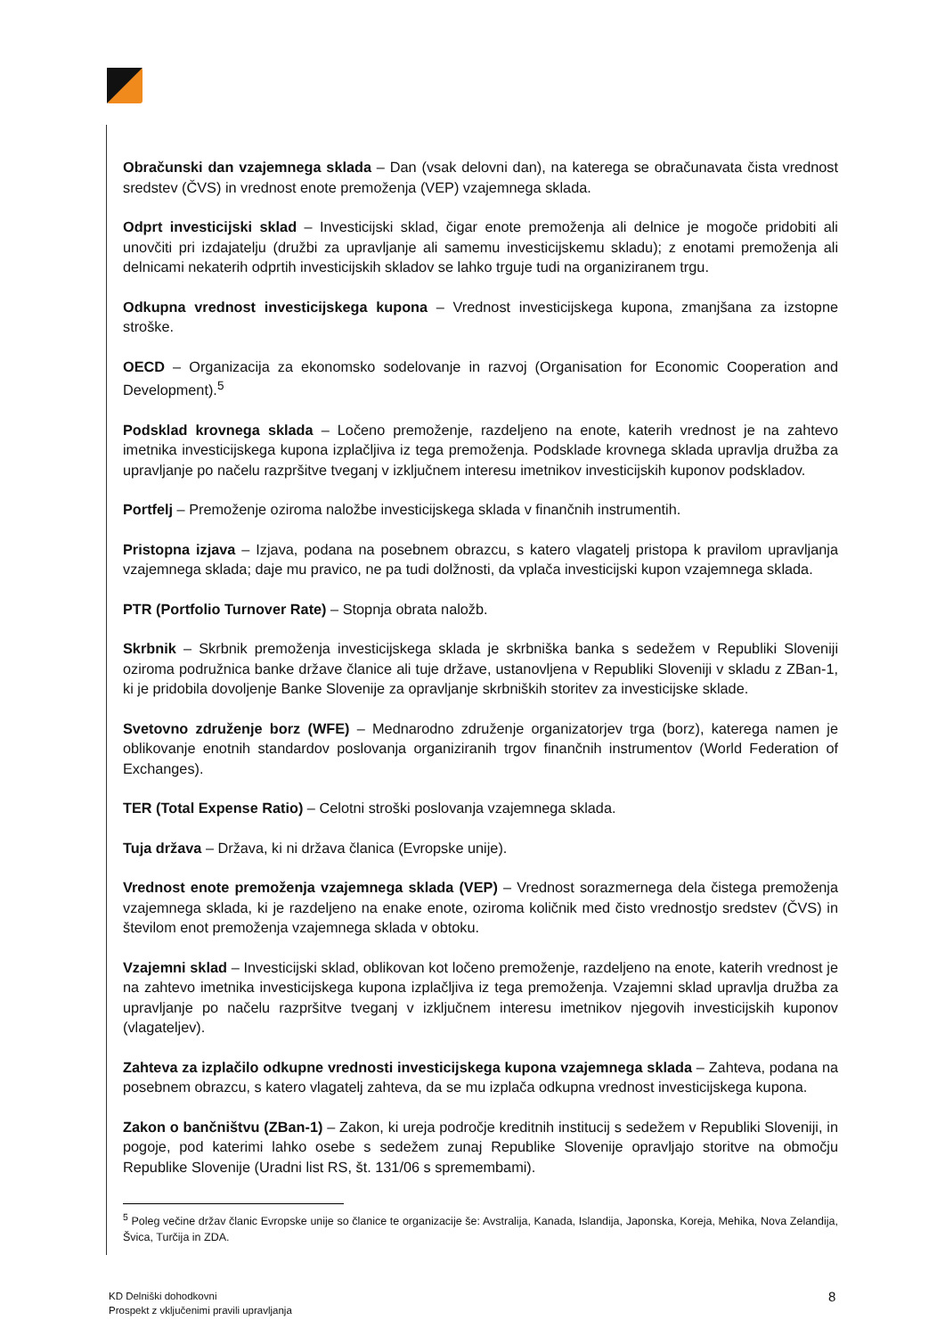Obračunski dan vzajemnega sklada – Dan (vsak delovni dan), na katerega se obračunavata čista vrednost sredstev (ČVS) in vrednost enote premoženja (VEP) vzajemnega sklada.
Odprt investicijski sklad – Investicijski sklad, čigar enote premoženja ali delnice je mogoče pridobiti ali unovčiti pri izdajatelju (družbi za upravljanje ali samemu investicijskemu skladu); z enotami premoženja ali delnicami nekaterih odprtih investicijskih skladov se lahko trguje tudi na organiziranem trgu.
Odkupna vrednost investicijskega kupona – Vrednost investicijskega kupona, zmanjšana za izstopne stroške.
OECD – Organizacija za ekonomsko sodelovanje in razvoj (Organisation for Economic Cooperation and Development).<sup>5</sup>
Podsklad krovnega sklada – Ločeno premoženje, razdeljeno na enote, katerih vrednost je na zahtevo imetnika investicijskega kupona izplačljiva iz tega premoženja. Podsklade krovnega sklada upravlja družba za upravljanje po načelu razpršitve tveganj v izključnem interesu imetnikov investicijskih kuponov podskladov.
Portfelj – Premoženje oziroma naložbe investicijskega sklada v finančnih instrumentih.
Pristopna izjava – Izjava, podana na posebnem obrazcu, s katero vlagatelj pristopa k pravilom upravljanja vzajemnega sklada; daje mu pravico, ne pa tudi dolžnosti, da vplača investicijski kupon vzajemnega sklada.
PTR (Portfolio Turnover Rate) – Stopnja obrata naložb.
Skrbnik – Skrbnik premoženja investicijskega sklada je skrbniška banka s sedežem v Republiki Sloveniji oziroma podružnica banke države članice ali tuje države, ustanovljena v Republiki Sloveniji v skladu z ZBan-1, ki je pridobila dovoljenje Banke Slovenije za opravljanje skrbniških storitev za investicijske sklade.
Svetovno združenje borz (WFE) – Mednarodno združenje organizatorjev trga (borz), katerega namen je oblikovanje enotnih standardov poslovanja organiziranih trgov finančnih instrumentov (World Federation of Exchanges).
TER (Total Expense Ratio) – Celotni stroški poslovanja vzajemnega sklada.
Tuja država – Država, ki ni država članica (Evropske unije).
Vrednost enote premoženja vzajemnega sklada (VEP) – Vrednost sorazmernega dela čistega premoženja vzajemnega sklada, ki je razdeljeno na enake enote, oziroma količnik med čisto vrednostjo sredstev (ČVS) in številom enot premoženja vzajemnega sklada v obtoku.
Vzajemni sklad – Investicijski sklad, oblikovan kot ločeno premoženje, razdeljeno na enote, katerih vrednost je na zahtevo imetnika investicijskega kupona izplačljiva iz tega premoženja. Vzajemni sklad upravlja družba za upravljanje po načelu razpršitve tveganj v izključnem interesu imetnikov njegovih investicijskih kuponov (vlagateljev).
Zahteva za izplačilo odkupne vrednosti investicijskega kupona vzajemnega sklada – Zahteva, podana na posebnem obrazcu, s katero vlagatelj zahteva, da se mu izplača odkupna vrednost investicijskega kupona.
Zakon o bančništvu (ZBan-1) – Zakon, ki ureja področje kreditnih institucij s sedežem v Republiki Sloveniji, in pogoje, pod katerimi lahko osebe s sedežem zunaj Republike Slovenije opravljajo storitve na območju Republike Slovenije (Uradni list RS, št. 131/06 s spremembami).
<sup>5</sup> Poleg večine držav članic Evropske unije so članice te organizacije še: Avstralija, Kanada, Islandija, Japonska, Koreja, Mehika, Nova Zelandija, Švica, Turčija in ZDA.
KD Delniški dohodkovni
Prospekt z vključenimi pravili upravljanja
8